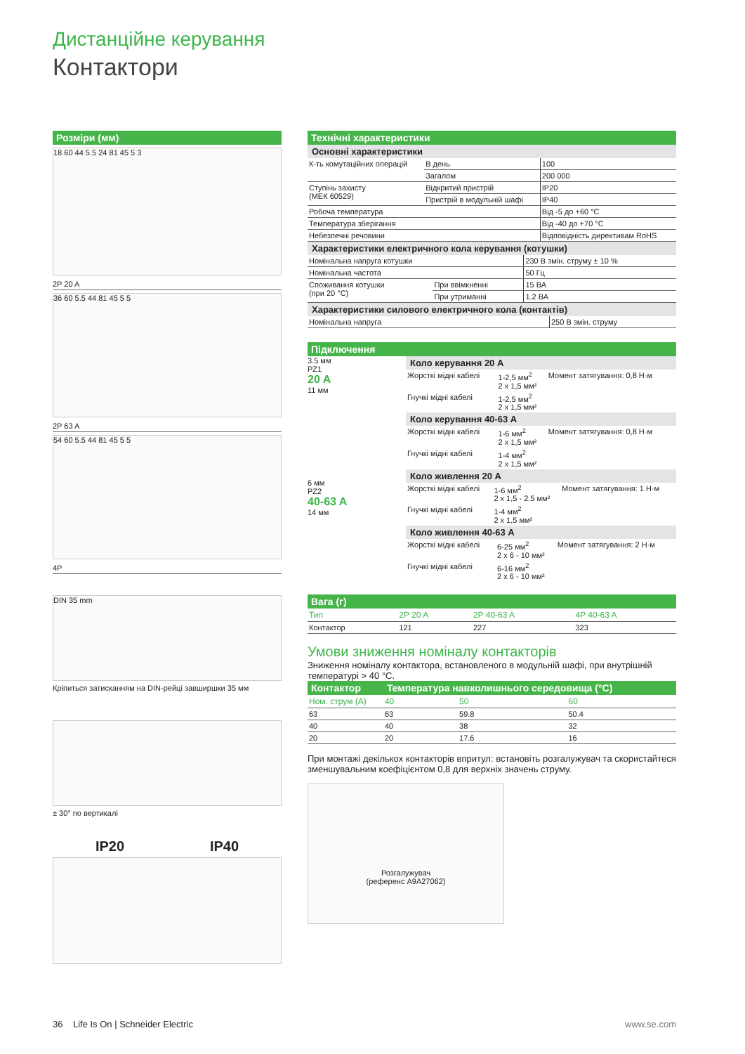Дистанційне керування
Контактори
Розміри (мм)
18 60 44 5.5 24 81 45 5 3
2P 20 A
36 60 5.5 44 81 45 5 5
2P 63 A
54 60 5.5 44 81 45 5 5
4P
DIN 35 mm
Кріпиться затисканням на DIN-рейці завширшки 35 мм
± 30° по вертикалі
IP20 IP40
Технічні характеристики
Основні характеристики
| К-ть комутаційних операцій | В день | 100 |
| | Загалом | 200 000 |
| Ступінь захисту (МЕК 60529) | Відкритий пристрій | IP20 |
| | Пристрій в модульній шафі | IP40 |
| Робоча температура | | Від -5 до +60 °C |
| Температура зберігання | | Від -40 до +70 °C |
| Небезпечні речовини | | Відповідність директивам RoHS |
Характеристики електричного кола керування (котушки)
| Номінальна напруга котушки | | 230 В змін. струму ± 10 % |
| Номінальна частота | | 50 Гц |
| Споживання котушки (при 20 °C) | При ввімкненні | 15 ВА |
| | При утриманні | 1.2 ВА |
Характеристики силового електричного кола (контактів)
| Номінальна напруга | 250 В змін. струму |
Підключення
3.5 мм
PZ1
20 A
11 мм
6 мм
PZ2
40-63 A
14 мм
Коло керування 20 A
| Жорсткі мідні кабелі | 1-2,5 мм<sup>2</sup> 2 x 1,5 мм² | Момент затягування: 0,8 Н·м |
| Гнучкі мідні кабелі | 1-2,5 мм<sup>2</sup> 2 x 1,5 мм² | |
Коло керування 40-63 A
| Жорсткі мідні кабелі | 1-6 мм<sup>2</sup> 2 x 1,5 мм² | Момент затягування: 0,8 Н·м |
| Гнучкі мідні кабелі | 1-4 мм<sup>2</sup> 2 x 1,5 мм² | |
Коло живлення 20 A
| Жорсткі мідні кабелі | 1-6 мм<sup>2</sup> 2 x 1,5 - 2.5 мм² | Момент затягування: 1 Н·м |
| Гнучкі мідні кабелі | 1-4 мм<sup>2</sup> 2 x 1,5 мм² | |
Коло живлення 40-63 A
| Жорсткі мідні кабелі | 6-25 мм<sup>2</sup> 2 x 6 - 10 мм² | Момент затягування: 2 Н·м |
| Гнучкі мідні кабелі | 6-16 мм<sup>2</sup> 2 x 6 - 10 мм² | |
Вага (г)
| Тип | 2P 20 A | 2P 40-63 A | 4P 40-63 A |
| --- | --- | --- | --- |
| Контактор | 121 | 227 | 323 |
Умови зниження номіналу контакторів
Зниження номіналу контактора, встановленого в модульній шафі, при внутрішній температурі > 40 °C.
| Контактор | Температура навколишнього середовища (°C) | | |
| Ном. струм (A) | 40 | 50 | 60 |
| 63 | 63 | 59.8 | 50.4 |
| 40 | 40 | 38 | 32 |
| 20 | 20 | 17.6 | 16 |
При монтажі декількох контакторів впритул: встановіть розгалужувач та скористайтеся зменшувальним коефіцієнтом 0,8 для верхніх значень струму.
Розгалужувач
(референс A9A27062)
36 Life Is On | Schneider Electric www.se.com